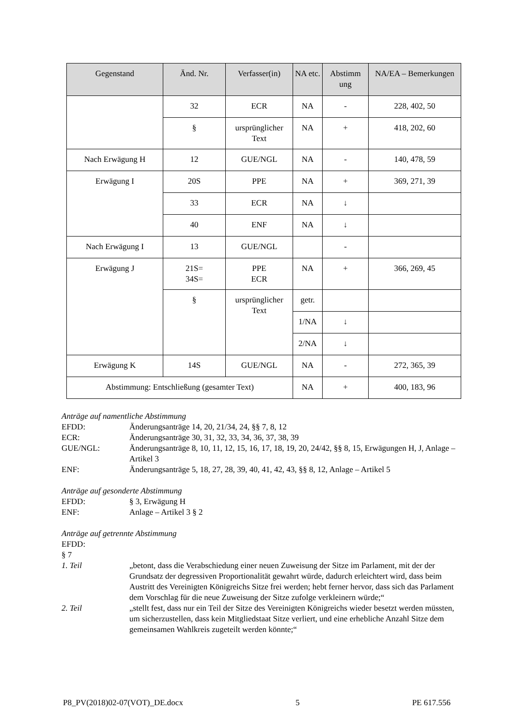| Gegenstand | Änd. Nr. | Verfasser(in) | NA etc. | Abstimm ung | NA/EA – Bemerkungen |
| --- | --- | --- | --- | --- | --- |
| | 32 | ECR | NA | - | 228, 402, 50 |
| | § | ursprünglicher Text | NA | + | 418, 202, 60 |
| Nach Erwägung H | 12 | GUE/NGL | NA | - | 140, 478, 59 |
| Erwägung I | 20S | PPE | NA | + | 369, 271, 39 |
| | 33 | ECR | NA | ↓ | |
| | 40 | ENF | NA | ↓ | |
| Nach Erwägung I | 13 | GUE/NGL | | - | |
| Erwägung J | 21S= 34S= | PPE ECR | NA | + | 366, 269, 45 |
| | § | ursprünglicher Text | getr. | | |
| | | | 1/NA | ↓ | |
| | | | 2/NA | ↓ | |
| Erwägung K | 14S | GUE/NGL | NA | - | 272, 365, 39 |
| Abstimmung: Entschließung (gesamter Text) | | | NA | + | 400, 183, 96 |
Anträge auf namentliche Abstimmung
EFDD: Änderungsanträge 14, 20, 21/34, 24, §§ 7, 8, 12
ECR: Änderungsanträge 30, 31, 32, 33, 34, 36, 37, 38, 39
GUE/NGL: Änderungsanträge 8, 10, 11, 12, 15, 16, 17, 18, 19, 20, 24/42, §§ 8, 15, Erwägungen H, J, Anlage – Artikel 3
ENF: Änderungsanträge 5, 18, 27, 28, 39, 40, 41, 42, 43, §§ 8, 12, Anlage – Artikel 5
Anträge auf gesonderte Abstimmung
EFDD: § 3, Erwägung H
ENF: Anlage – Artikel 3 § 2
Anträge auf getrennte Abstimmung
EFDD:
§ 7
1. Teil „betont, dass die Verabschiedung einer neuen Zuweisung der Sitze im Parlament, mit der der Grundsatz der degressiven Proportionalität gewahrt würde, dadurch erleichtert wird, dass beim Austritt des Vereinigten Königreichs Sitze frei werden; hebt ferner hervor, dass sich das Parlament dem Vorschlag für die neue Zuweisung der Sitze zufolge verkleinern würde;“
2. Teil „stellt fest, dass nur ein Teil der Sitze des Vereinigten Königreichs wieder besetzt werden müssten, um sicherzustellen, dass kein Mitgliedstaat Sitze verliert, und eine erhebliche Anzahl Sitze dem gemeinsamen Wahlkreis zugeteilt werden könnte;“
P8_PV(2018)02-07(VOT)_DE.docx 5 PE 617.556